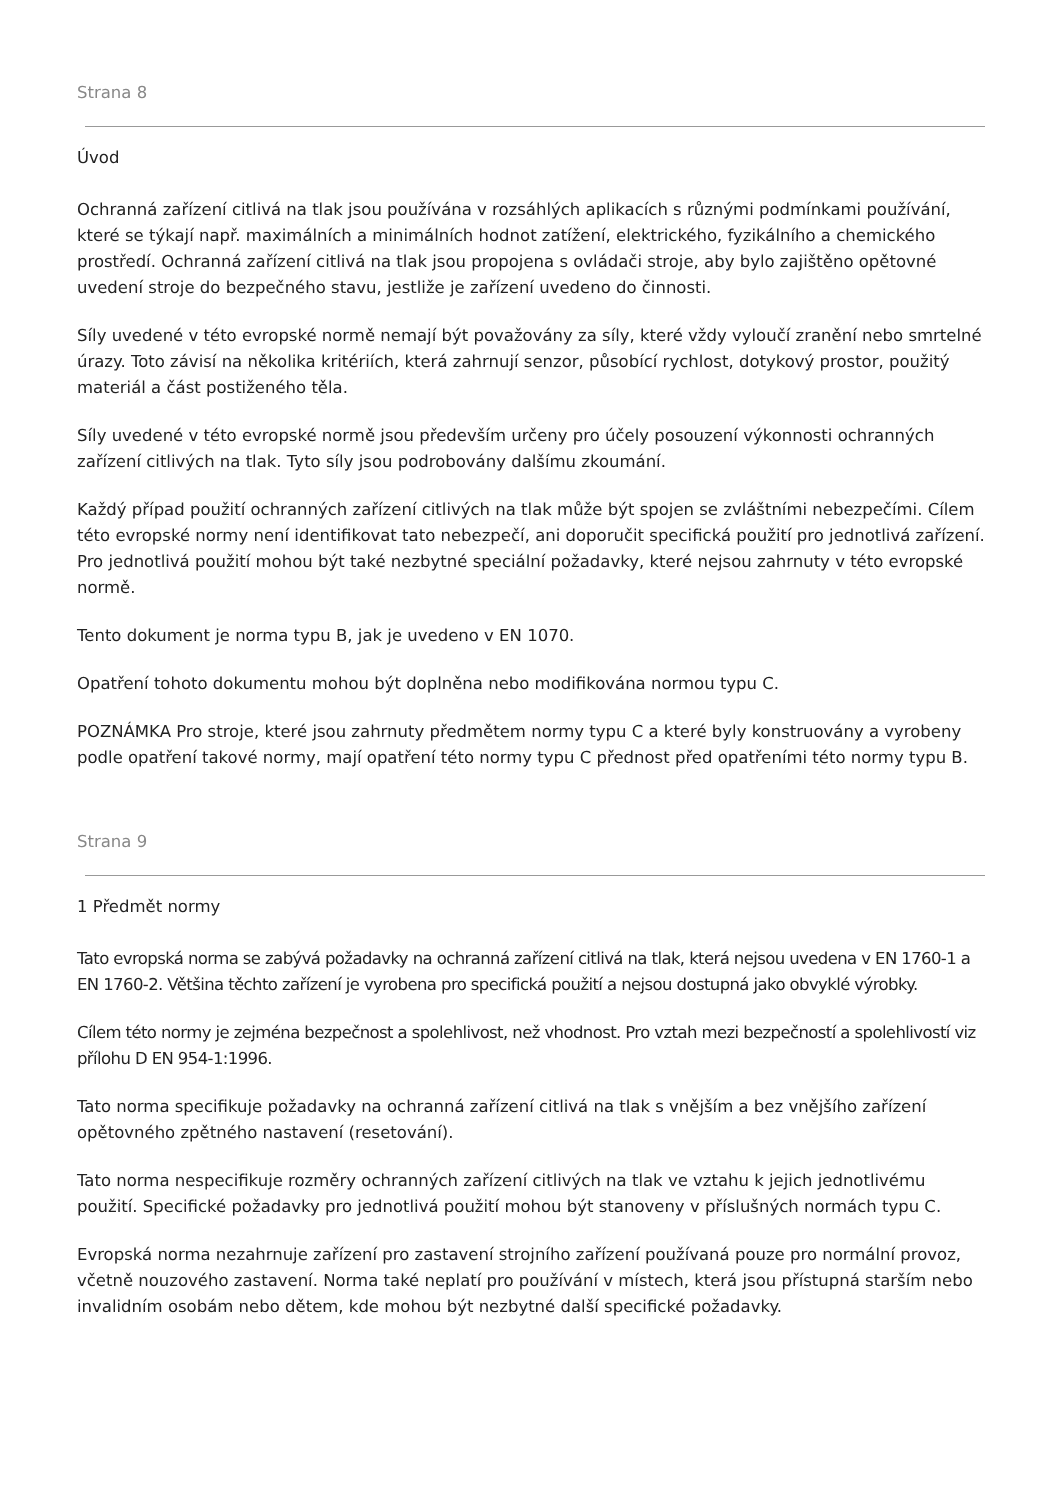Strana 8
Úvod
Ochranná zařízení citlivá na tlak jsou používána v rozsáhlých aplikacích s různými podmínkami používání, které se týkají např. maximálních a minimálních hodnot zatížení, elektrického, fyzikálního a chemického prostředí. Ochranná zařízení citlivá na tlak jsou propojena s ovládači stroje, aby bylo zajištěno opětovné uvedení stroje do bezpečného stavu, jestliže je zařízení uvedeno do činnosti.
Síly uvedené v této evropské normě nemají být považovány za síly, které vždy vyloučí zranění nebo smrtelné úrazy. Toto závisí na několika kritériích, která zahrnují senzor, působící rychlost, dotykový prostor, použitý materiál a část postiženého těla.
Síly uvedené v této evropské normě jsou především určeny pro účely posouzení výkonnosti ochranných zařízení citlivých na tlak. Tyto síly jsou podrobovány dalšímu zkoumání.
Každý případ použití ochranných zařízení citlivých na tlak může být spojen se zvláštními nebezpečími. Cílem této evropské normy není identifikovat tato nebezpečí, ani doporučit specifická použití pro jednotlivá zařízení. Pro jednotlivá použití mohou být také nezbytné speciální požadavky, které nejsou zahrnuty v této evropské normě.
Tento dokument je norma typu B, jak je uvedeno v EN 1070.
Opatření tohoto dokumentu mohou být doplněna nebo modifikována normou typu C.
POZNÁMKA Pro stroje, které jsou zahrnuty předmětem normy typu C a které byly konstruovány a vyrobeny podle opatření takové normy, mají opatření této normy typu C přednost před opatřeními této normy typu B.
Strana 9
1 Předmět normy
Tato evropská norma se zabývá požadavky na ochranná zařízení citlivá na tlak, která nejsou uvedena v EN 1760-1 a EN 1760-2. Většina těchto zařízení je vyrobena pro specifická použití a nejsou dostupná jako obvyklé výrobky.
Cílem této normy je zejména bezpečnost a spolehlivost, než vhodnost. Pro vztah mezi bezpečností a spolehlivostí viz přílohu D EN 954-1:1996.
Tato norma specifikuje požadavky na ochranná zařízení citlivá na tlak s vnějším a bez vnějšího zařízení opětovného zpětného nastavení (resetování).
Tato norma nespecifikuje rozměry ochranných zařízení citlivých na tlak ve vztahu k jejich jednotlivému použití. Specifické požadavky pro jednotlivá použití mohou být stanoveny v příslušných normách typu C.
Evropská norma nezahrnuje zařízení pro zastavení strojního zařízení používaná pouze pro normální provoz, včetně nouzového zastavení. Norma také neplatí pro používání v místech, která jsou přístupná starším nebo invalidním osobám nebo dětem, kde mohou být nezbytné další specifické požadavky.